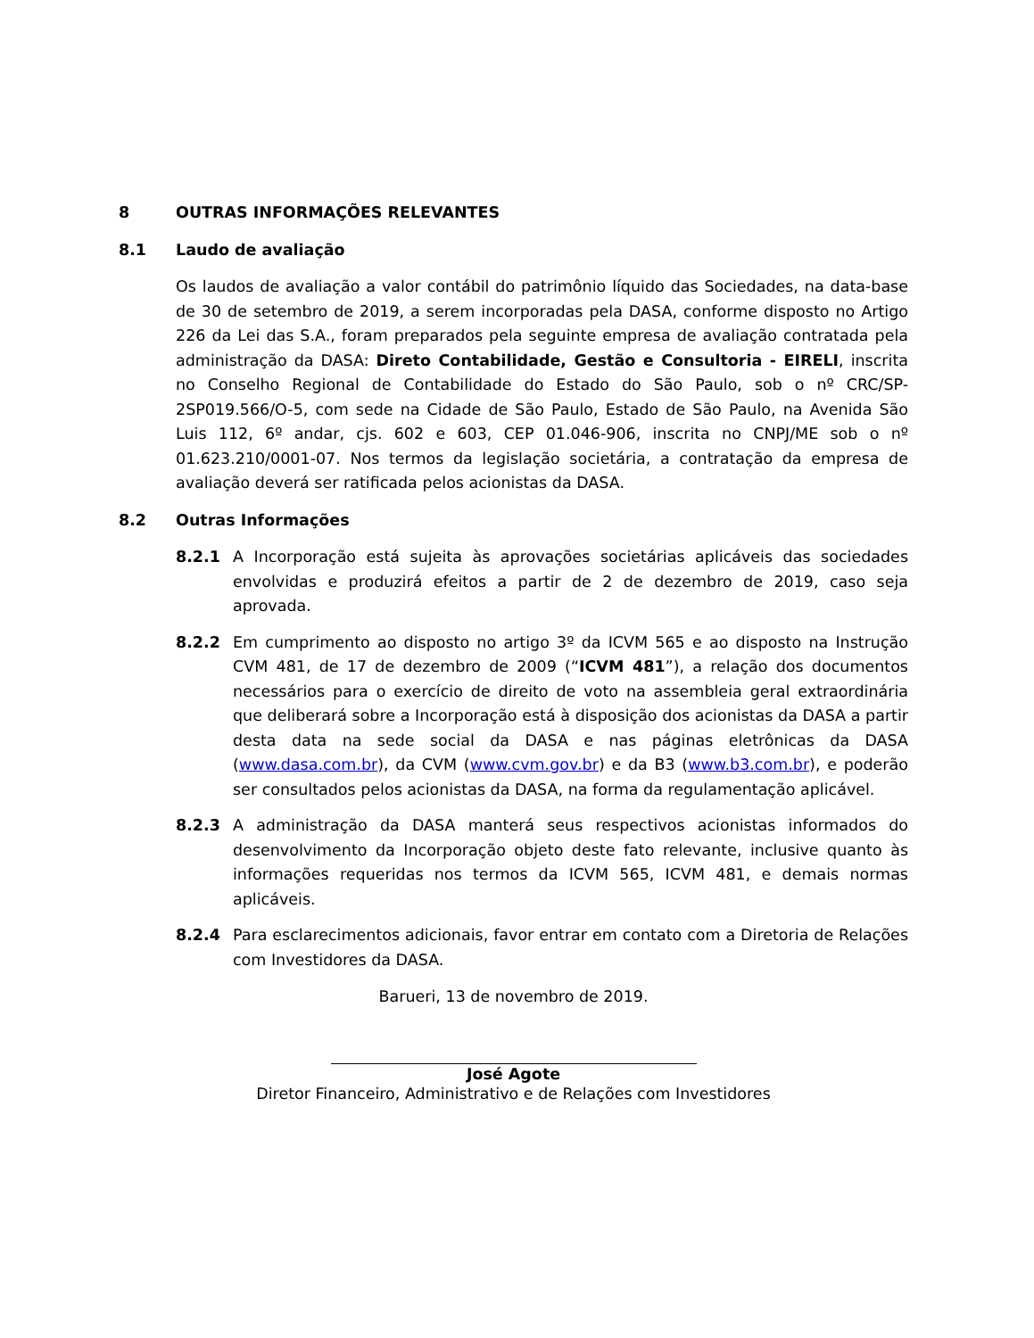8 OUTRAS INFORMAÇÕES RELEVANTES
8.1 Laudo de avaliação
Os laudos de avaliação a valor contábil do patrimônio líquido das Sociedades, na data-base de 30 de setembro de 2019, a serem incorporadas pela DASA, conforme disposto no Artigo 226 da Lei das S.A., foram preparados pela seguinte empresa de avaliação contratada pela administração da DASA: Direto Contabilidade, Gestão e Consultoria - EIRELI, inscrita no Conselho Regional de Contabilidade do Estado do São Paulo, sob o nº CRC/SP-2SP019.566/O-5, com sede na Cidade de São Paulo, Estado de São Paulo, na Avenida São Luis 112, 6º andar, cjs. 602 e 603, CEP 01.046-906, inscrita no CNPJ/ME sob o nº 01.623.210/0001-07. Nos termos da legislação societária, a contratação da empresa de avaliação deverá ser ratificada pelos acionistas da DASA.
8.2 Outras Informações
8.2.1 A Incorporação está sujeita às aprovações societárias aplicáveis das sociedades envolvidas e produzirá efeitos a partir de 2 de dezembro de 2019, caso seja aprovada.
8.2.2 Em cumprimento ao disposto no artigo 3º da ICVM 565 e ao disposto na Instrução CVM 481, de 17 de dezembro de 2009 (“ICVM 481”), a relação dos documentos necessários para o exercício de direito de voto na assembleia geral extraordinária que deliberará sobre a Incorporação está à disposição dos acionistas da DASA a partir desta data na sede social da DASA e nas páginas eletrônicas da DASA (www.dasa.com.br), da CVM (www.cvm.gov.br) e da B3 (www.b3.com.br), e poderão ser consultados pelos acionistas da DASA, na forma da regulamentação aplicável.
8.2.3 A administração da DASA manterá seus respectivos acionistas informados do desenvolvimento da Incorporação objeto deste fato relevante, inclusive quanto às informações requeridas nos termos da ICVM 565, ICVM 481, e demais normas aplicáveis.
8.2.4 Para esclarecimentos adicionais, favor entrar em contato com a Diretoria de Relações com Investidores da DASA.
Barueri, 13 de novembro de 2019.
José Agote
Diretor Financeiro, Administrativo e de Relações com Investidores